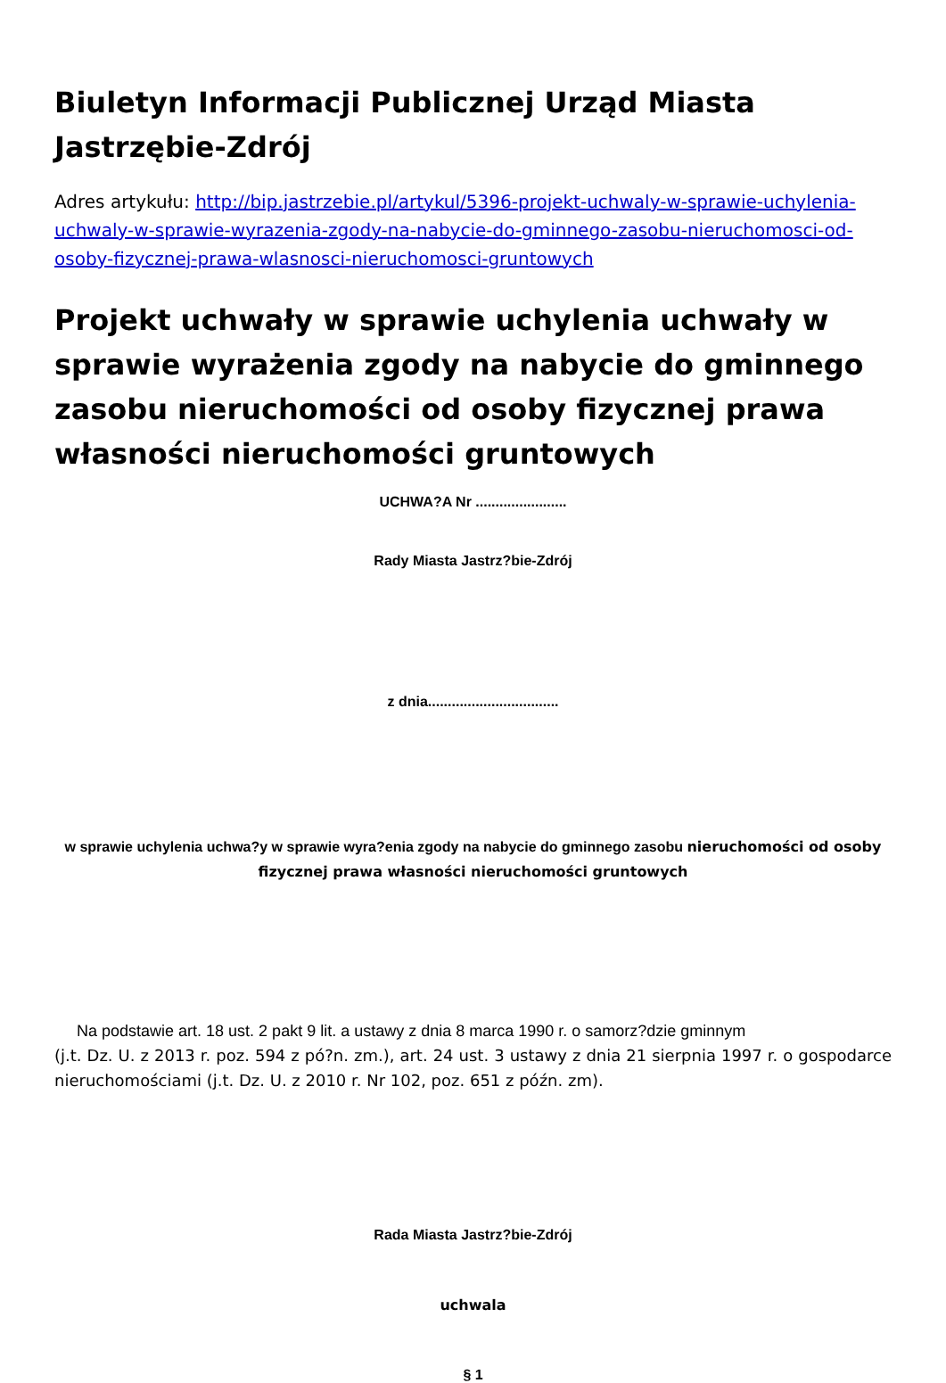Biuletyn Informacji Publicznej Urząd Miasta Jastrzębie-Zdrój
Adres artykułu: http://bip.jastrzebie.pl/artykul/5396-projekt-uchwaly-w-sprawie-uchylenia-uchwaly-w-sprawie-wyrazenia-zgody-na-nabycie-do-gminnego-zasobu-nieruchomosci-od-osoby-fizycznej-prawa-wlasnosci-nieruchomosci-gruntowych
Projekt uchwały w sprawie uchylenia uchwały w sprawie wyrażenia zgody na nabycie do gminnego zasobu nieruchomości od osoby fizycznej prawa własności nieruchomości gruntowych
UCHWA?A Nr .......................
Rady Miasta Jastrz?bie-Zdrój
z dnia.................................
w sprawie uchylenia uchwa?y w sprawie wyra?enia zgody na nabycie do gminnego zasobu nieruchomości od osoby fizycznej prawa własności nieruchomości gruntowych
Na podstawie art. 18 ust. 2 pakt 9 lit. a ustawy z dnia 8 marca 1990 r. o samorz?dzie gminnym
(j.t. Dz. U. z 2013 r. poz. 594 z pó?n. zm.), art. 24 ust. 3 ustawy z dnia 21 sierpnia 1997 r. o gospodarce nieruchomościami (j.t. Dz. U. z 2010 r. Nr 102, poz. 651 z późn. zm).
Rada Miasta Jastrz?bie-Zdrój
uchwala
§ 1